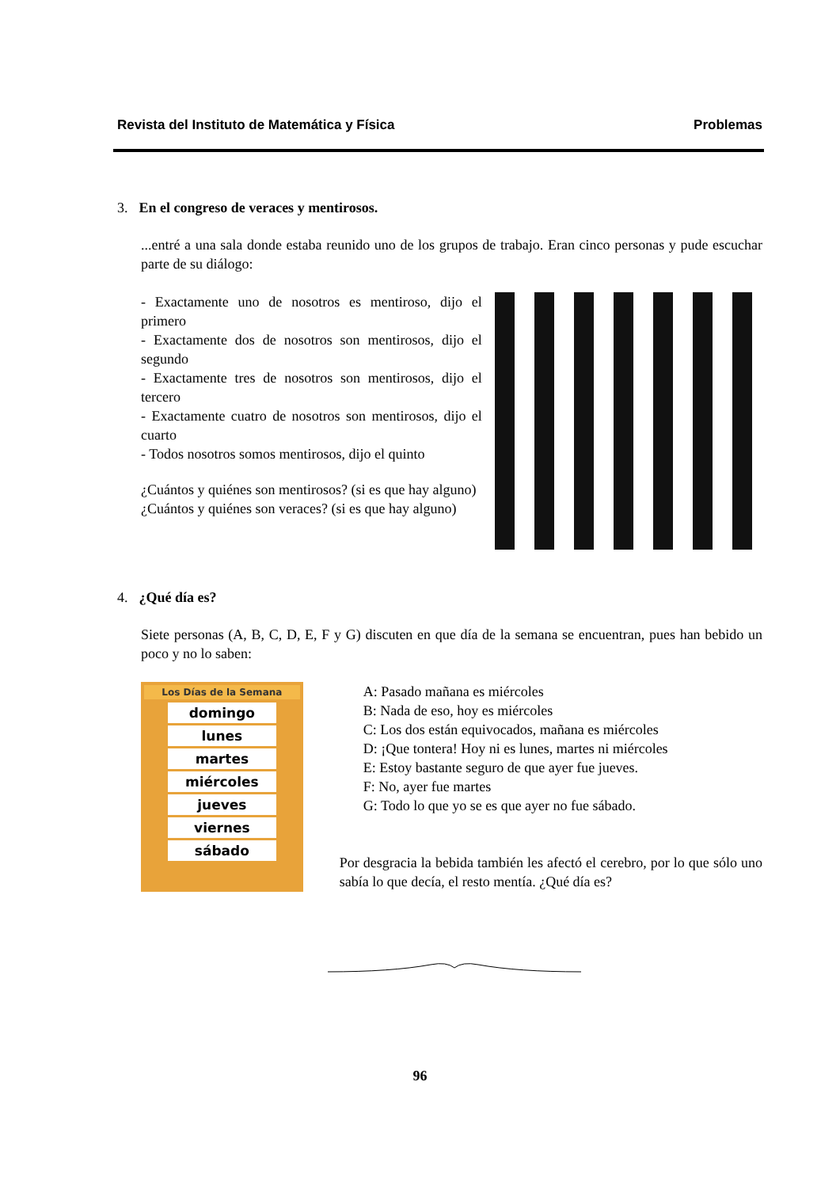Revista del Instituto de Matemática y Física Problemas
3. En el congreso de veraces y mentirosos.
...entré a una sala donde estaba reunido uno de los grupos de trabajo. Eran cinco personas y pude escuchar parte de su diálogo:
- Exactamente uno de nosotros es mentiroso, dijo el primero
- Exactamente dos de nosotros son mentirosos, dijo el segundo
- Exactamente tres de nosotros son mentirosos, dijo el tercero
- Exactamente cuatro de nosotros son mentirosos, dijo el cuarto
- Todos nosotros somos mentirosos, dijo el quinto
¿Cuántos y quiénes son mentirosos? (si es que hay alguno)
¿Cuántos y quiénes son veraces? (si es que hay alguno)
4. ¿Qué día es?
Siete personas (A, B, C, D, E, F y G) discuten en que día de la semana se encuentran, pues han bebido un poco y no lo saben:
Los Días de la Semana
domingo
lunes
martes
miércoles
jueves
viernes
sábado
A: Pasado mañana es miércoles
B: Nada de eso, hoy es miércoles
C: Los dos están equivocados, mañana es miércoles
D: ¡Que tontera! Hoy ni es lunes, martes ni miércoles
E: Estoy bastante seguro de que ayer fue jueves.
F: No, ayer fue martes
G: Todo lo que yo se es que ayer no fue sábado.
Por desgracia la bebida también les afectó el cerebro, por lo que sólo uno sabía lo que decía, el resto mentía. ¿Qué día es?
96